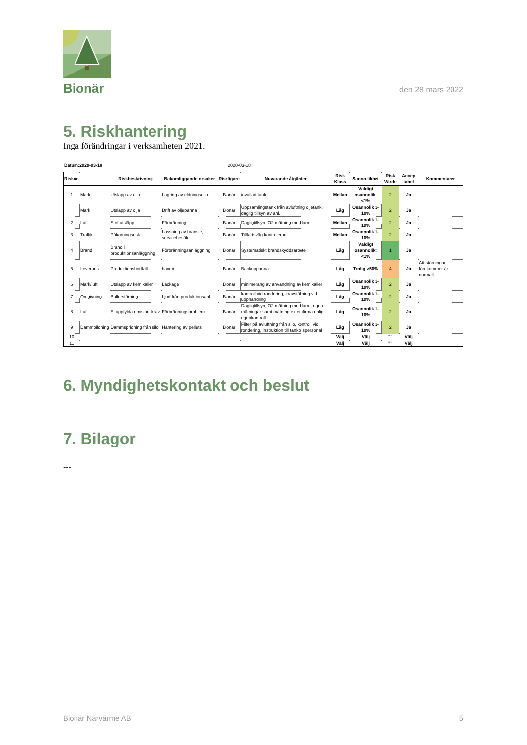Bionär
den 28 mars 2022
5. Riskhantering
Inga förändringar i verksamheten 2021.
Datum:2020-03-18 2020-03-18
| Risknr. | | Riskbeskrivning | Bakomliggande orsaker | Riskägare | Nuvarande åtgärder | Risk Klass | Sanno likhet | Risk Värde | Accep tabel | Kommentarer |
| --- | --- | --- | --- | --- | --- | --- | --- | --- | --- | --- |
| 1 | Mark | Utsläpp av olja | Lagring av eldningsolja | Bionär | invallad tank | Mellan | Väldigt osannolikt <1% | 2 | Ja | |
| | Mark | Utsläpp av olja | Drift av oljepanna | Bionär | Uppsamlingstank från avluftning oljetank, daglig tillsyn av anl. | Låg | Osannolik 1- 10% | 2 | Ja | |
| 2 | Luft | Stoftutsläpp | Förbränning | Bionär | Dagligtillsyn, O2 mätning med larm | Mellan | Osannolik 1- 10% | 2 | Ja | |
| 3 | Traffik | Påkörningsrisk | Lossning av bränsle, servicebesök | Bionär | Tillfartsväg kontrolerad | Mellan | Osannolik 1- 10% | 2 | Ja | |
| 4 | Brand | Brand i produktionsanläggning | Förbränningsanläggning | Bionär | Systematiskt brandskyddsarbete | Låg | Väldigt osannolikt <1% | 1 | Ja | |
| 5 | Leverans | Produktionsbortfall | haveri | Bionär | Backuppanna | Låg | Trolig >50% | 4 | Ja | Att störningar förekommer är normalt |
| 6 | Mark/luft | Utsläpp av kemikalier | Läckage | Bionär | minimerang av användning av kemikalier | Låg | Osannolik 1- 10% | 2 | Ja | |
| 7 | Omgivning | Bullerstörning | Ljud från produktionsanl. | Bionär | kontroll vid rondering, kravställning vid upphandling | Låg | Osannolik 1- 10% | 2 | Ja | |
| 8 | Luft | Ej uppfylda emisionskrav | Förbränningsproblem | Bionär | Dagligtillsyn, O2 mätning med larm, egna mätningar samt mätning externfirma enligt egenkontroll | Låg | Osannolik 1- 10% | 2 | Ja | |
| 9 | Dammbildning | Dammspridning från silo | Hantering av pellets | Bionär | Filter på avluftning från silo, kontroll vid rondering, instruktion till tankbilspersonal | Låg | Osannolik 1- 10% | 2 | Ja | |
| 10 | | | | | | Välj | Välj | "" | Välj | |
| 11 | | | | | | Välj | Välj | "" | Välj | |
6. Myndighetskontakt och beslut
7. Bilagor
---
Bionär Närvärme AB 5